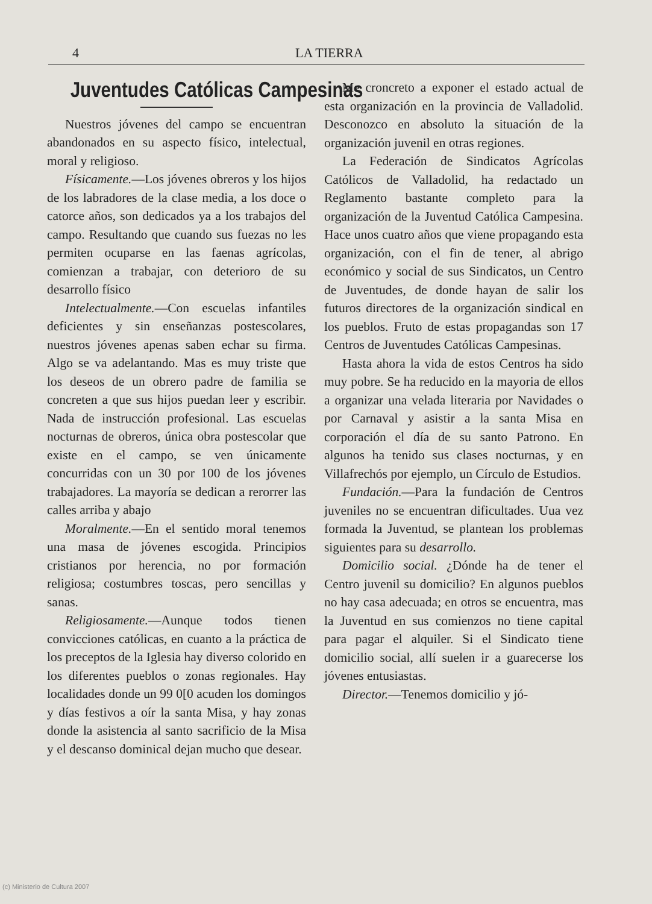4 LA TIERRA
Juventudes Católicas Campesinas
Nuestros jóvenes del campo se encuentran abandonados en su aspecto físico, intelectual, moral y religioso.
Físicamente.—Los jóvenes obreros y los hijos de los labradores de la clase media, a los doce o catorce años, son dedicados ya a los trabajos del campo. Resultando que cuando sus fuezas no les permiten ocuparse en las faenas agrícolas, comienzan a trabajar, con deterioro de su desarrollo físico
Intelectualmente.—Con escuelas infantiles deficientes y sin enseñanzas postescolares, nuestros jóvenes apenas saben echar su firma. Algo se va adelantando. Mas es muy triste que los deseos de un obrero padre de familia se concreten a que sus hijos puedan leer y escribir. Nada de instrucción profesional. Las escuelas nocturnas de obreros, única obra postescolar que existe en el campo, se ven únicamente concurridas con un 30 por 100 de los jóvenes trabajadores. La mayoría se dedican a rerorrer las calles arriba y abajo
Moralmente.—En el sentido moral tenemos una masa de jóvenes escogida. Principios cristianos por herencia, no por formación religiosa; costumbres toscas, pero sencillas y sanas.
Religiosamente.—Aunque todos tienen convicciones católicas, en cuanto a la práctica de los preceptos de la Iglesia hay diverso colorido en los diferentes pueblos o zonas regionales. Hay localidades donde un 99 0[0 acuden los domingos y días festivos a oír la santa Misa, y hay zonas donde la asistencia al santo sacrificio de la Misa y el descanso dominical dejan mucho que desear.
Me croncreto a exponer el estado actual de esta organización en la provincia de Valladolid. Desconozco en absoluto la situación de la organización juvenil en otras regiones.
La Federación de Sindicatos Agrícolas Católicos de Valladolid, ha redactado un Reglamento bastante completo para la organización de la Juventud Católica Campesina. Hace unos cuatro años que viene propagando esta organización, con el fin de tener, al abrigo económico y social de sus Sindicatos, un Centro de Juventudes, de donde hayan de salir los futuros directores de la organización sindical en los pueblos. Fruto de estas propagandas son 17 Centros de Juventudes Católicas Campesinas.
Hasta ahora la vida de estos Centros ha sido muy pobre. Se ha reducido en la mayoria de ellos a organizar una velada literaria por Navidades o por Carnaval y asistir a la santa Misa en corporación el día de su santo Patrono. En algunos ha tenido sus clases nocturnas, y en Villafrechós por ejemplo, un Círculo de Estudios.
Fundación.—Para la fundación de Centros juveniles no se encuentran dificultades. Uua vez formada la Juventud, se plantean los problemas siguientes para su desarrollo.
Domicilio social. ¿Dónde ha de tener el Centro juvenil su domicilio? En algunos pueblos no hay casa adecuada; en otros se encuentra, mas la Juventud en sus comienzos no tiene capital para pagar el alquiler. Si el Sindicato tiene domicilio social, allí suelen ir a guarecerse los jóvenes entusiastas.
Director.—Tenemos domicilio y jó-
(c) Ministerio de Cultura 2007